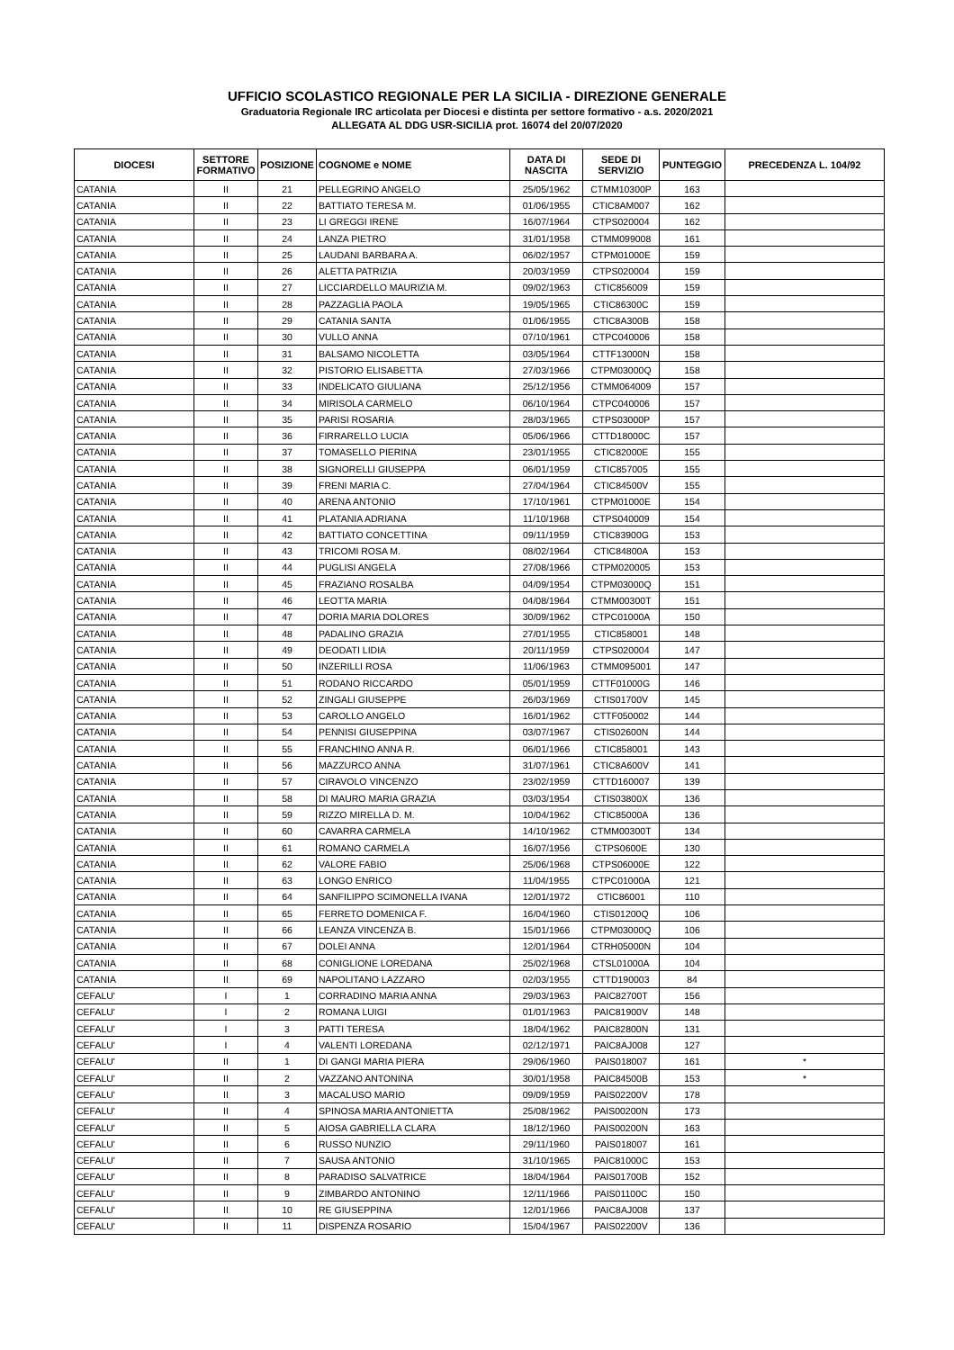UFFICIO SCOLASTICO REGIONALE PER LA SICILIA - DIREZIONE GENERALE
Graduatoria Regionale IRC articolata per Diocesi e distinta per settore formativo - a.s. 2020/2021
ALLEGATA AL DDG USR-SICILIA prot. 16074 del 20/07/2020
| DIOCESI | SETTORE FORMATIVO | POSIZIONE | COGNOME e NOME | DATA DI NASCITA | SEDE DI SERVIZIO | PUNTEGGIO | PRECEDENZA L. 104/92 |
| --- | --- | --- | --- | --- | --- | --- | --- |
| CATANIA | II | 21 | PELLEGRINO ANGELO | 25/05/1962 | CTMM10300P | 163 | |
| CATANIA | II | 22 | BATTIATO TERESA M. | 01/06/1955 | CTIC8AM007 | 162 | |
| CATANIA | II | 23 | LI GREGGI IRENE | 16/07/1964 | CTPS020004 | 162 | |
| CATANIA | II | 24 | LANZA PIETRO | 31/01/1958 | CTMM099008 | 161 | |
| CATANIA | II | 25 | LAUDANI BARBARA A. | 06/02/1957 | CTPM01000E | 159 | |
| CATANIA | II | 26 | ALETTA PATRIZIA | 20/03/1959 | CTPS020004 | 159 | |
| CATANIA | II | 27 | LICCIARDELLO MAURIZIA M. | 09/02/1963 | CTIC856009 | 159 | |
| CATANIA | II | 28 | PAZZAGLIA PAOLA | 19/05/1965 | CTIC86300C | 159 | |
| CATANIA | II | 29 | CATANIA SANTA | 01/06/1955 | CTIC8A300B | 158 | |
| CATANIA | II | 30 | VULLO ANNA | 07/10/1961 | CTPC040006 | 158 | |
| CATANIA | II | 31 | BALSAMO NICOLETTA | 03/05/1964 | CTTF13000N | 158 | |
| CATANIA | II | 32 | PISTORIO ELISABETTA | 27/03/1966 | CTPM03000Q | 158 | |
| CATANIA | II | 33 | INDELICATO GIULIANA | 25/12/1956 | CTMM064009 | 157 | |
| CATANIA | II | 34 | MIRISOLA CARMELO | 06/10/1964 | CTPC040006 | 157 | |
| CATANIA | II | 35 | PARISI ROSARIA | 28/03/1965 | CTPS03000P | 157 | |
| CATANIA | II | 36 | FIRRARELLO LUCIA | 05/06/1966 | CTTD18000C | 157 | |
| CATANIA | II | 37 | TOMASELLO PIERINA | 23/01/1955 | CTIC82000E | 155 | |
| CATANIA | II | 38 | SIGNORELLI GIUSEPPA | 06/01/1959 | CTIC857005 | 155 | |
| CATANIA | II | 39 | FRENI MARIA C. | 27/04/1964 | CTIC84500V | 155 | |
| CATANIA | II | 40 | ARENA ANTONIO | 17/10/1961 | CTPM01000E | 154 | |
| CATANIA | II | 41 | PLATANIA ADRIANA | 11/10/1968 | CTPS040009 | 154 | |
| CATANIA | II | 42 | BATTIATO CONCETTINA | 09/11/1959 | CTIC83900G | 153 | |
| CATANIA | II | 43 | TRICOMI ROSA M. | 08/02/1964 | CTIC84800A | 153 | |
| CATANIA | II | 44 | PUGLISI ANGELA | 27/08/1966 | CTPM020005 | 153 | |
| CATANIA | II | 45 | FRAZIANO ROSALBA | 04/09/1954 | CTPM03000Q | 151 | |
| CATANIA | II | 46 | LEOTTA MARIA | 04/08/1964 | CTMM00300T | 151 | |
| CATANIA | II | 47 | DORIA MARIA DOLORES | 30/09/1962 | CTPC01000A | 150 | |
| CATANIA | II | 48 | PADALINO GRAZIA | 27/01/1955 | CTIC858001 | 148 | |
| CATANIA | II | 49 | DEODATI LIDIA | 20/11/1959 | CTPS020004 | 147 | |
| CATANIA | II | 50 | INZERILLI ROSA | 11/06/1963 | CTMM095001 | 147 | |
| CATANIA | II | 51 | RODANO RICCARDO | 05/01/1959 | CTTF01000G | 146 | |
| CATANIA | II | 52 | ZINGALI GIUSEPPE | 26/03/1969 | CTIS01700V | 145 | |
| CATANIA | II | 53 | CAROLLO ANGELO | 16/01/1962 | CTTF050002 | 144 | |
| CATANIA | II | 54 | PENNISI GIUSEPPINA | 03/07/1967 | CTIS02600N | 144 | |
| CATANIA | II | 55 | FRANCHINO ANNA R. | 06/01/1966 | CTIC858001 | 143 | |
| CATANIA | II | 56 | MAZZURCO ANNA | 31/07/1961 | CTIC8A600V | 141 | |
| CATANIA | II | 57 | CIRAVOLO VINCENZO | 23/02/1959 | CTTD160007 | 139 | |
| CATANIA | II | 58 | DI MAURO MARIA GRAZIA | 03/03/1954 | CTIS03800X | 136 | |
| CATANIA | II | 59 | RIZZO MIRELLA D. M. | 10/04/1962 | CTIC85000A | 136 | |
| CATANIA | II | 60 | CAVARRA CARMELA | 14/10/1962 | CTMM00300T | 134 | |
| CATANIA | II | 61 | ROMANO CARMELA | 16/07/1956 | CTPS0600E | 130 | |
| CATANIA | II | 62 | VALORE FABIO | 25/06/1968 | CTPS06000E | 122 | |
| CATANIA | II | 63 | LONGO ENRICO | 11/04/1955 | CTPC01000A | 121 | |
| CATANIA | II | 64 | SANFILIPPO SCIMONELLA IVANA | 12/01/1972 | CTIC86001 | 110 | |
| CATANIA | II | 65 | FERRETO DOMENICA F. | 16/04/1960 | CTIS01200Q | 106 | |
| CATANIA | II | 66 | LEANZA VINCENZA B. | 15/01/1966 | CTPM03000Q | 106 | |
| CATANIA | II | 67 | DOLEI ANNA | 12/01/1964 | CTRH05000N | 104 | |
| CATANIA | II | 68 | CONIGLIONE LOREDANA | 25/02/1968 | CTSL01000A | 104 | |
| CATANIA | II | 69 | NAPOLITANO LAZZARO | 02/03/1955 | CTTD190003 | 84 | |
| CEFALU' | I | 1 | CORRADINO MARIA ANNA | 29/03/1963 | PAIC82700T | 156 | |
| CEFALU' | I | 2 | ROMANA LUIGI | 01/01/1963 | PAIC81900V | 148 | |
| CEFALU' | I | 3 | PATTI TERESA | 18/04/1962 | PAIC82800N | 131 | |
| CEFALU' | I | 4 | VALENTI LOREDANA | 02/12/1971 | PAIC8AJ008 | 127 | |
| CEFALU' | II | 1 | DI GANGI MARIA PIERA | 29/06/1960 | PAIS018007 | 161 | * |
| CEFALU' | II | 2 | VAZZANO ANTONINA | 30/01/1958 | PAIC84500B | 153 | * |
| CEFALU' | II | 3 | MACALUSO MARIO | 09/09/1959 | PAIS02200V | 178 | |
| CEFALU' | II | 4 | SPINOSA MARIA ANTONIETTA | 25/08/1962 | PAIS00200N | 173 | |
| CEFALU' | II | 5 | AIOSA GABRIELLA CLARA | 18/12/1960 | PAIS00200N | 163 | |
| CEFALU' | II | 6 | RUSSO NUNZIO | 29/11/1960 | PAIS018007 | 161 | |
| CEFALU' | II | 7 | SAUSA ANTONIO | 31/10/1965 | PAIC81000C | 153 | |
| CEFALU' | II | 8 | PARADISO SALVATRICE | 18/04/1964 | PAIS01700B | 152 | |
| CEFALU' | II | 9 | ZIMBARDO ANTONINO | 12/11/1966 | PAIS01100C | 150 | |
| CEFALU' | II | 10 | RE GIUSEPPINA | 12/01/1966 | PAIC8AJ008 | 137 | |
| CEFALU' | II | 11 | DISPENZA ROSARIO | 15/04/1967 | PAIS02200V | 136 | |